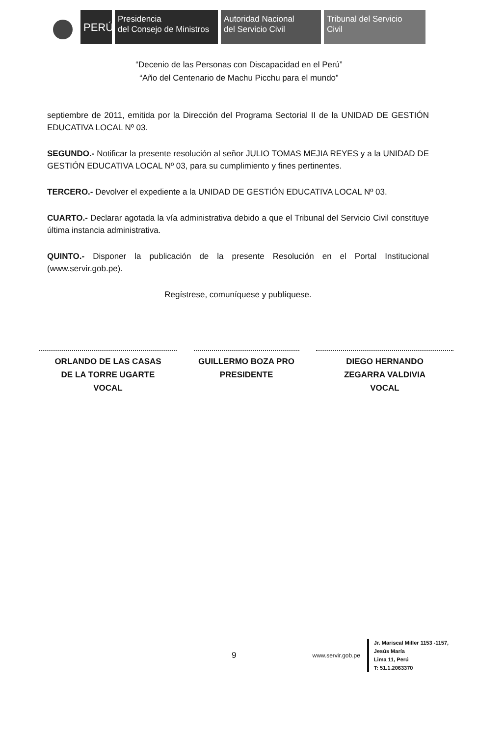PERÚ
Presidencia
del Consejo de Ministros
Autoridad Nacional
del Servicio Civil
Tribunal del Servicio
Civil
“Decenio de las Personas con Discapacidad en el Perú”
“Año del Centenario de Machu Picchu para el mundo”
septiembre de 2011, emitida por la Dirección del Programa Sectorial II de la UNIDAD DE GESTIÓN EDUCATIVA LOCAL Nº 03.
SEGUNDO.- Notificar la presente resolución al señor JULIO TOMAS MEJIA REYES y a la UNIDAD DE GESTIÓN EDUCATIVA LOCAL Nº 03, para su cumplimiento y fines pertinentes.
TERCERO.- Devolver el expediente a la UNIDAD DE GESTIÓN EDUCATIVA LOCAL Nº 03.
CUARTO.- Declarar agotada la vía administrativa debido a que el Tribunal del Servicio Civil constituye última instancia administrativa.
QUINTO.- Disponer la publicación de la presente Resolución en el Portal Institucional (www.servir.gob.pe).
Regístrese, comuníquese y publíquese.
ORLANDO DE LAS CASAS
DE LA TORRE UGARTE
VOCAL
GUILLERMO BOZA PRO
PRESIDENTE
DIEGO HERNANDO
ZEGARRA VALDIVIA
VOCAL
9
www.servir.gob.pe
Jr. Mariscal Miller 1153 -1157,
Jesús María
Lima 11, Perú
T: 51.1.2063370